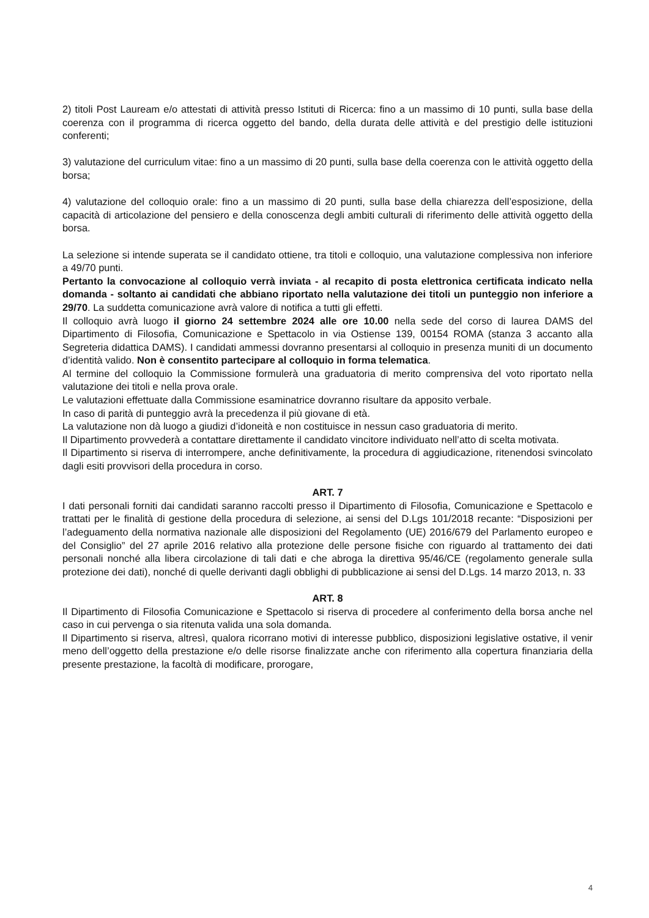2) titoli Post Lauream e/o attestati di attività presso Istituti di Ricerca: fino a un massimo di 10 punti, sulla base della coerenza con il programma di ricerca oggetto del bando, della durata delle attività e del prestigio delle istituzioni conferenti;
3) valutazione del curriculum vitae: fino a un massimo di 20 punti, sulla base della coerenza con le attività oggetto della borsa;
4) valutazione del colloquio orale: fino a un massimo di 20 punti, sulla base della chiarezza dell’esposizione, della capacità di articolazione del pensiero e della conoscenza degli ambiti culturali di riferimento delle attività oggetto della borsa.
La selezione si intende superata se il candidato ottiene, tra titoli e colloquio, una valutazione complessiva non inferiore a 49/70 punti.
Pertanto la convocazione al colloquio verrà inviata - al recapito di posta elettronica certificata indicato nella domanda - soltanto ai candidati che abbiano riportato nella valutazione dei titoli un punteggio non inferiore a 29/70. La suddetta comunicazione avrà valore di notifica a tutti gli effetti.
Il colloquio avrà luogo il giorno 24 settembre 2024 alle ore 10.00 nella sede del corso di laurea DAMS del Dipartimento di Filosofia, Comunicazione e Spettacolo in via Ostiense 139, 00154 ROMA (stanza 3 accanto alla Segreteria didattica DAMS). I candidati ammessi dovranno presentarsi al colloquio in presenza muniti di un documento d’identità valido. Non è consentito partecipare al colloquio in forma telematica.
Al termine del colloquio la Commissione formulerà una graduatoria di merito comprensiva del voto riportato nella valutazione dei titoli e nella prova orale.
Le valutazioni effettuate dalla Commissione esaminatrice dovranno risultare da apposito verbale.
In caso di parità di punteggio avrà la precedenza il più giovane di età.
La valutazione non dà luogo a giudizi d’idoneità e non costituisce in nessun caso graduatoria di merito.
Il Dipartimento provvederà a contattare direttamente il candidato vincitore individuato nell’atto di scelta motivata.
Il Dipartimento si riserva di interrompere, anche definitivamente, la procedura di aggiudicazione, ritenendosi svincolato dagli esiti provvisori della procedura in corso.
ART. 7
I dati personali forniti dai candidati saranno raccolti presso il Dipartimento di Filosofia, Comunicazione e Spettacolo e trattati per le finalità di gestione della procedura di selezione, ai sensi del D.Lgs 101/2018 recante: “Disposizioni per l’adeguamento della normativa nazionale alle disposizioni del Regolamento (UE) 2016/679 del Parlamento europeo e del Consiglio” del 27 aprile 2016 relativo alla protezione delle persone fisiche con riguardo al trattamento dei dati personali nonché alla libera circolazione di tali dati e che abroga la direttiva 95/46/CE (regolamento generale sulla protezione dei dati), nonché di quelle derivanti dagli obblighi di pubblicazione ai sensi del D.Lgs. 14 marzo 2013, n. 33
ART. 8
Il Dipartimento di Filosofia Comunicazione e Spettacolo si riserva di procedere al conferimento della borsa anche nel caso in cui pervenga o sia ritenuta valida una sola domanda.
Il Dipartimento si riserva, altresì, qualora ricorrano motivi di interesse pubblico, disposizioni legislative ostative, il venir meno dell’oggetto della prestazione e/o delle risorse finalizzate anche con riferimento alla copertura finanziaria della presente prestazione, la facoltà di modificare, prorogare,
4